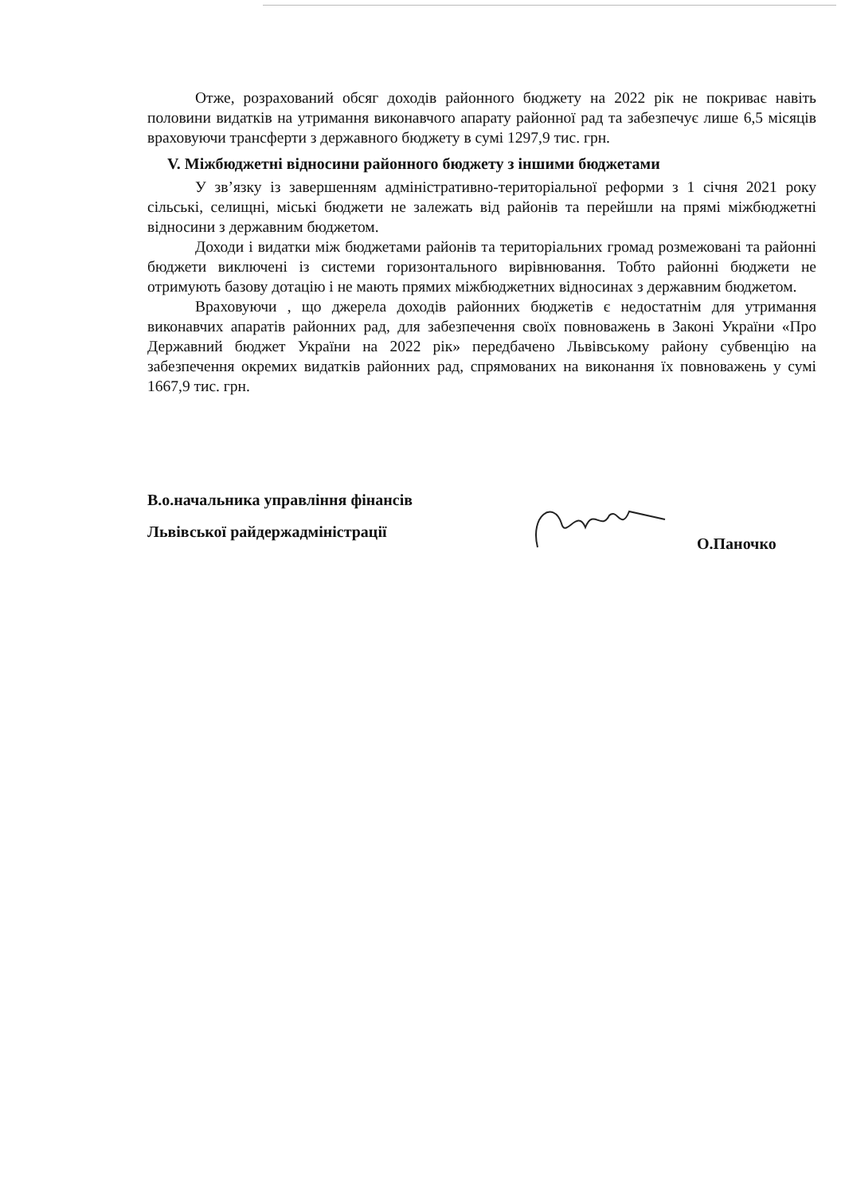Отже, розрахований обсяг доходів районного бюджету на 2022 рік не покриває навіть половини видатків на утримання виконавчого апарату районної рад та забезпечує лише 6,5 місяців враховуючи трансферти з державного бюджету в сумі 1297,9 тис. грн.
V. Міжбюджетні відносини районного бюджету з іншими бюджетами
У зв’язку із завершенням адміністративно-територіальної реформи з 1 січня 2021 року сільські, селищні, міські бюджети не залежать від районів та перейшли на прямі міжбюджетні відносини з державним бюджетом.
Доходи і видатки між бюджетами районів та територіальних громад розмежовані та районні бюджети виключені із системи горизонтального вирівнювання. Тобто районні бюджети не отримують базову дотацію і не мають прямих міжбюджетних відносинах з державним бюджетом.
Враховуючи , що джерела доходів районних бюджетів є недостатнім для утримання виконавчих апаратів районних рад, для забезпечення своїх повноважень в Законі України «Про Державний бюджет України на 2022 рік» передбачено Львівському району субвенцію на забезпечення окремих видатків районних рад, спрямованих на виконання їх повноважень у сумі 1667,9 тис. грн.
В.о.начальника управління фінансів
Львівської райдержадміністрації
О.Паночко